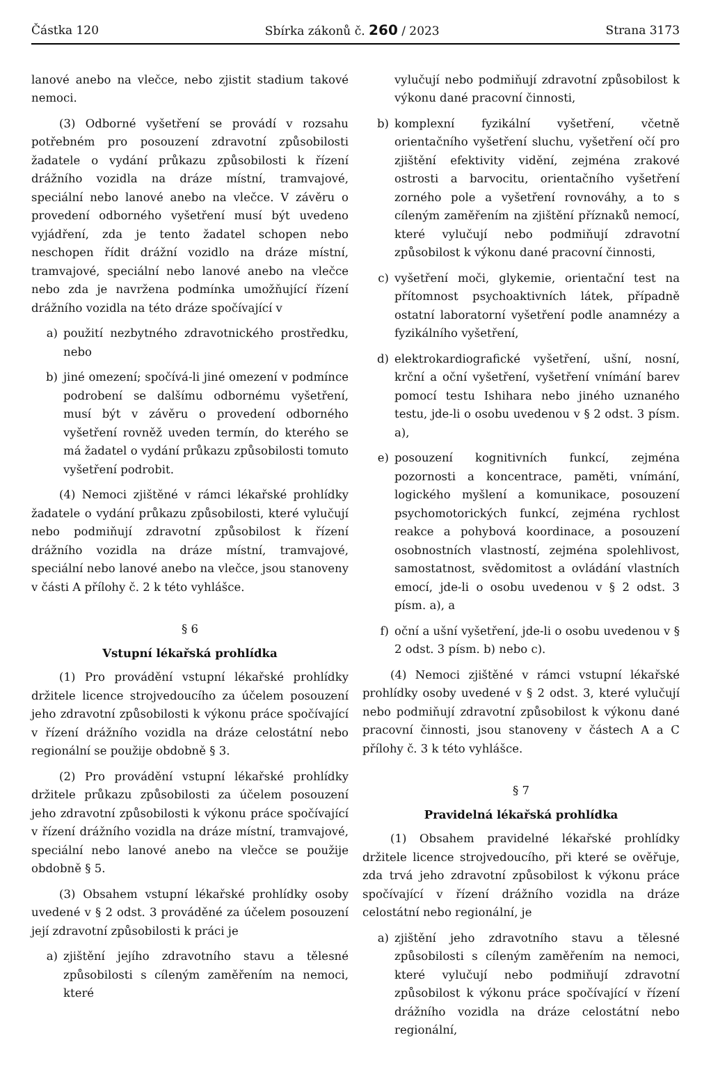Částka 120 Sbírka zákonů č. 260 / 2023 Strana 3173
lanové anebo na vlečce, nebo zjistit stadium takové nemoci.
(3) Odborné vyšetření se provádí v rozsahu potřebném pro posouzení zdravotní způsobilosti žadatele o vydání průkazu způsobilosti k řízení drážního vozidla na dráze místní, tramvajové, speciální nebo lanové anebo na vlečce. V závěru o provedení odborného vyšetření musí být uvedeno vyjádření, zda je tento žadatel schopen nebo neschopen řídit drážní vozidlo na dráze místní, tramvajové, speciální nebo lanové anebo na vlečce nebo zda je navržena podmínka umožňující řízení drážního vozidla na této dráze spočívající v
a) použití nezbytného zdravotnického prostředku, nebo
b) jiné omezení; spočívá-li jiné omezení v podmínce podrobení se dalšímu odbornému vyšetření, musí být v závěru o provedení odborného vyšetření rovněž uveden termín, do kterého se má žadatel o vydání průkazu způsobilosti tomuto vyšetření podrobit.
(4) Nemoci zjištěné v rámci lékařské prohlídky žadatele o vydání průkazu způsobilosti, které vylučují nebo podmiňují zdravotní způsobilost k řízení drážního vozidla na dráze místní, tramvajové, speciální nebo lanové anebo na vlečce, jsou stanoveny v části A přílohy č. 2 k této vyhlášce.
§ 6
Vstupní lékařská prohlídka
(1) Pro provádění vstupní lékařské prohlídky držitele licence strojvedoucího za účelem posouzení jeho zdravotní způsobilosti k výkonu práce spočívající v řízení drážního vozidla na dráze celostátní nebo regionální se použije obdobně § 3.
(2) Pro provádění vstupní lékařské prohlídky držitele průkazu způsobilosti za účelem posouzení jeho zdravotní způsobilosti k výkonu práce spočívající v řízení drážního vozidla na dráze místní, tramvajové, speciální nebo lanové anebo na vlečce se použije obdobně § 5.
(3) Obsahem vstupní lékařské prohlídky osoby uvedené v § 2 odst. 3 prováděné za účelem posouzení její zdravotní způsobilosti k práci je
a) zjištění jejího zdravotního stavu a tělesné způsobilosti s cíleným zaměřením na nemoci, které
vylučují nebo podmiňují zdravotní způsobilost k výkonu dané pracovní činnosti,
b) komplexní fyzikální vyšetření, včetně orientačního vyšetření sluchu, vyšetření očí pro zjištění efektivity vidění, zejména zrakové ostrosti a barvocitu, orientačního vyšetření zorného pole a vyšetření rovnováhy, a to s cíleným zaměřením na zjištění příznaků nemocí, které vylučují nebo podmiňují zdravotní způsobilost k výkonu dané pracovní činnosti,
c) vyšetření moči, glykemie, orientační test na přítomnost psychoaktivních látek, případně ostatní laboratorní vyšetření podle anamnézy a fyzikálního vyšetření,
d) elektrokardiografické vyšetření, ušní, nosní, krční a oční vyšetření, vyšetření vnímání barev pomocí testu Ishihara nebo jiného uznaného testu, jde-li o osobu uvedenou v § 2 odst. 3 písm. a),
e) posouzení kognitivních funkcí, zejména pozornosti a koncentrace, paměti, vnímání, logického myšlení a komunikace, posouzení psychomotorických funkcí, zejména rychlost reakce a pohybová koordinace, a posouzení osobnostních vlastností, zejména spolehlivost, samostatnost, svědomitost a ovládání vlastních emocí, jde-li o osobu uvedenou v § 2 odst. 3 písm. a), a
f) oční a ušní vyšetření, jde-li o osobu uvedenou v § 2 odst. 3 písm. b) nebo c).
(4) Nemoci zjištěné v rámci vstupní lékařské prohlídky osoby uvedené v § 2 odst. 3, které vylučují nebo podmiňují zdravotní způsobilost k výkonu dané pracovní činnosti, jsou stanoveny v částech A a C přílohy č. 3 k této vyhlášce.
§ 7
Pravidelná lékařská prohlídka
(1) Obsahem pravidelné lékařské prohlídky držitele licence strojvedoucího, při které se ověřuje, zda trvá jeho zdravotní způsobilost k výkonu práce spočívající v řízení drážního vozidla na dráze celostátní nebo regionální, je
a) zjištění jeho zdravotního stavu a tělesné způsobilosti s cíleným zaměřením na nemoci, které vylučují nebo podmiňují zdravotní způsobilost k výkonu práce spočívající v řízení drážního vozidla na dráze celostátní nebo regionální,